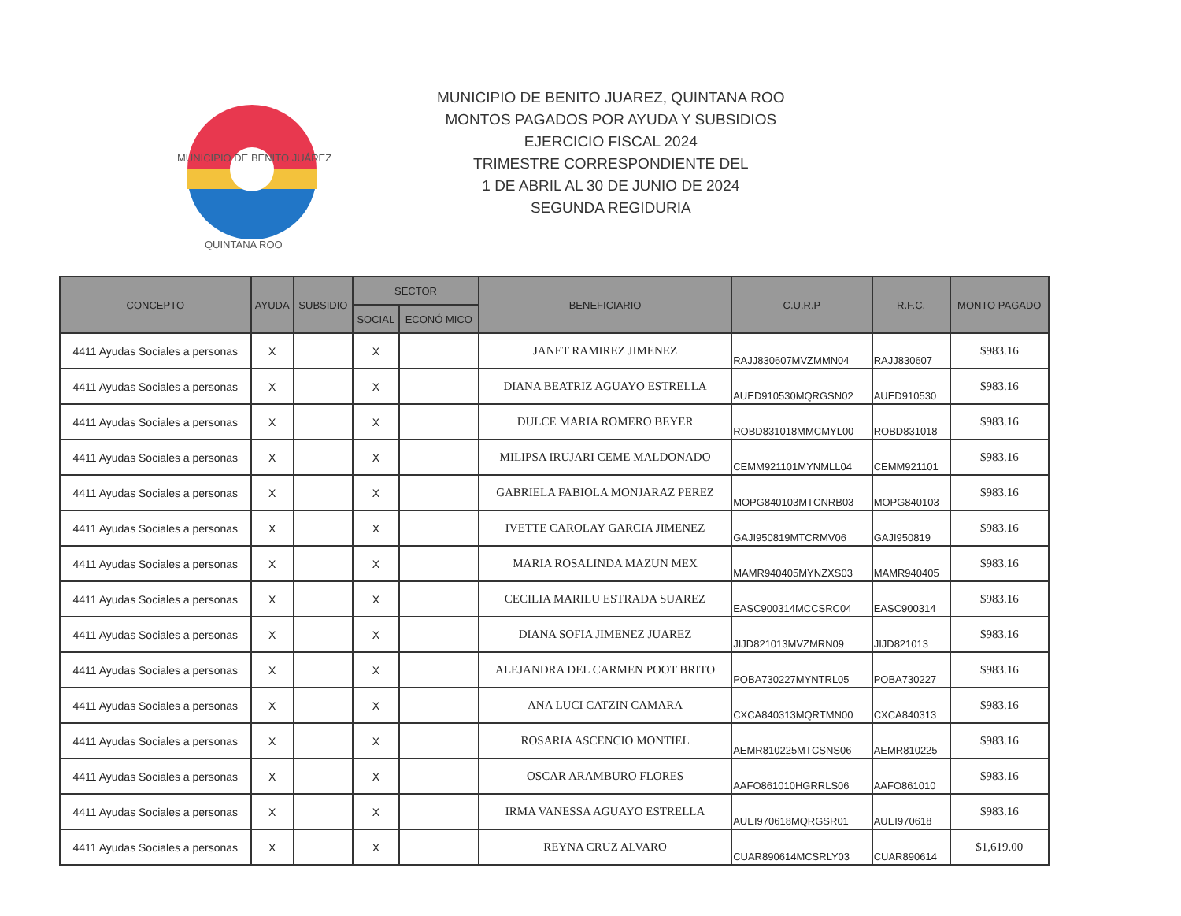MUNICIPIO DE BENITO JUÁREZ
QUINTANA ROO
MUNICIPIO DE BENITO JUAREZ, QUINTANA ROO
MONTOS PAGADOS POR AYUDA Y SUBSIDIOS
EJERCICIO FISCAL 2024
TRIMESTRE CORRESPONDIENTE DEL
1 DE ABRIL AL 30 DE JUNIO DE 2024
SEGUNDA REGIDURIA
| CONCEPTO | AYUDA | SUBSIDIO | SECTOR | | BENEFICIARIO | C.U.R.P | R.F.C. | MONTO PAGADO |
| --- | --- | --- | --- | --- | --- | --- | --- | --- |
| | | | SOCIAL | ECONÓ MICO | | | | |
| 4411 Ayudas Sociales a personas | X | | X | | JANET RAMIREZ JIMENEZ | RAJJ830607MVZMMN04 | RAJJ830607 | $983.16 |
| 4411 Ayudas Sociales a personas | X | | X | | DIANA BEATRIZ AGUAYO ESTRELLA | AUED910530MQRGSN02 | AUED910530 | $983.16 |
| 4411 Ayudas Sociales a personas | X | | X | | DULCE MARIA ROMERO BEYER | ROBD831018MMCMYL00 | ROBD831018 | $983.16 |
| 4411 Ayudas Sociales a personas | X | | X | | MILIPSA IRUJARI CEME MALDONADO | CEMM921101MYNMLL04 | CEMM921101 | $983.16 |
| 4411 Ayudas Sociales a personas | X | | X | | GABRIELA FABIOLA MONJARAZ PEREZ | MOPG840103MTCNRB03 | MOPG840103 | $983.16 |
| 4411 Ayudas Sociales a personas | X | | X | | IVETTE CAROLAY GARCIA JIMENEZ | GAJI950819MTCRMV06 | GAJI950819 | $983.16 |
| 4411 Ayudas Sociales a personas | X | | X | | MARIA ROSALINDA MAZUN MEX | MAMR940405MYNZXS03 | MAMR940405 | $983.16 |
| 4411 Ayudas Sociales a personas | X | | X | | CECILIA MARILU ESTRADA SUAREZ | EASC900314MCCSRC04 | EASC900314 | $983.16 |
| 4411 Ayudas Sociales a personas | X | | X | | DIANA SOFIA JIMENEZ JUAREZ | JIJD821013MVZMRN09 | JIJD821013 | $983.16 |
| 4411 Ayudas Sociales a personas | X | | X | | ALEJANDRA DEL CARMEN POOT BRITO | POBA730227MYNTRL05 | POBA730227 | $983.16 |
| 4411 Ayudas Sociales a personas | X | | X | | ANA LUCI CATZIN CAMARA | CXCA840313MQRTMN00 | CXCA840313 | $983.16 |
| 4411 Ayudas Sociales a personas | X | | X | | ROSARIA ASCENCIO MONTIEL | AEMR810225MTCSNS06 | AEMR810225 | $983.16 |
| 4411 Ayudas Sociales a personas | X | | X | | OSCAR ARAMBURO FLORES | AAFO861010HGRRLS06 | AAFO861010 | $983.16 |
| 4411 Ayudas Sociales a personas | X | | X | | IRMA VANESSA AGUAYO ESTRELLA | AUEI970618MQRGSR01 | AUEI970618 | $983.16 |
| 4411 Ayudas Sociales a personas | X | | X | | REYNA CRUZ ALVARO | CUAR890614MCSRLY03 | CUAR890614 | $1,619.00 |